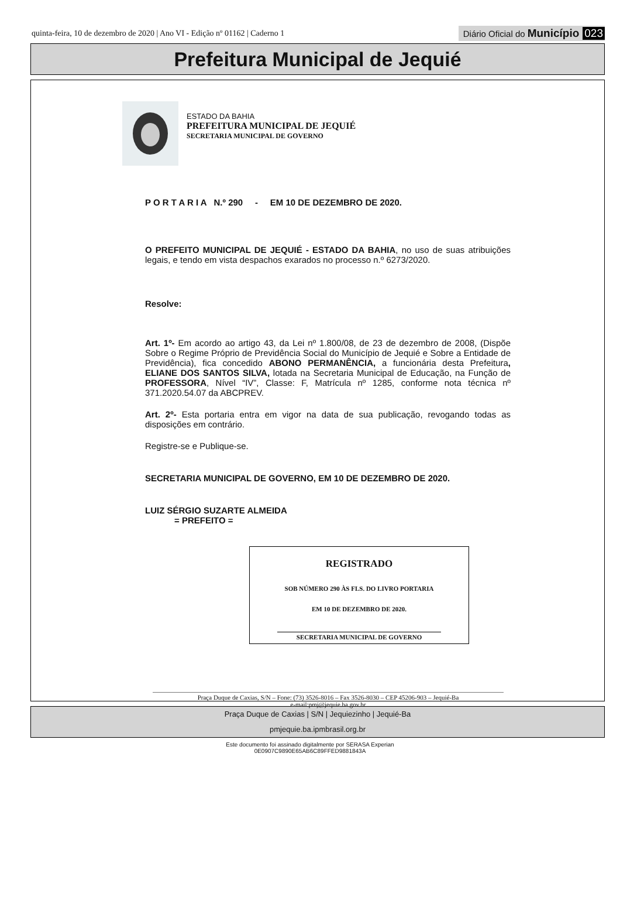quinta-feira, 10 de dezembro de 2020 | Ano VI - Edição nº 01162 | Caderno 1 Diário Oficial do Município 023
Prefeitura Municipal de Jequié
ESTADO DA BAHIA
PREFEITURA MUNICIPAL DE JEQUIÉ
SECRETARIA MUNICIPAL DE GOVERNO
P O R T A R I A N.º 290 - EM 10 DE DEZEMBRO DE 2020.
O PREFEITO MUNICIPAL DE JEQUIÉ - ESTADO DA BAHIA, no uso de suas atribuições legais, e tendo em vista despachos exarados no processo n.º 6273/2020.
Resolve:
Art. 1º- Em acordo ao artigo 43, da Lei nº 1.800/08, de 23 de dezembro de 2008, (Dispõe Sobre o Regime Próprio de Previdência Social do Município de Jequié e Sobre a Entidade de Previdência), fica concedido ABONO PERMANÊNCIA, a funcionária desta Prefeitura, ELIANE DOS SANTOS SILVA, lotada na Secretaria Municipal de Educação, na Função de PROFESSORA, Nível “IV”, Classe: F, Matrícula nº 1285, conforme nota técnica nº 371.2020.54.07 da ABCPREV.
Art. 2º- Esta portaria entra em vigor na data de sua publicação, revogando todas as disposições em contrário.
Registre-se e Publique-se.
SECRETARIA MUNICIPAL DE GOVERNO, EM 10 DE DEZEMBRO DE 2020.
LUIZ SÉRGIO SUZARTE ALMEIDA
= PREFEITO =
REGISTRADO
SOB NÚMERO 290 ÀS FLS. DO LIVRO PORTARIA
EM 10 DE DEZEMBRO DE 2020.
SECRETARIA MUNICIPAL DE GOVERNO
Praça Duque de Caxias, S/N – Fone: (73) 3526-8016 – Fax 3526-8030 – CEP 45206-903 – Jequié-Ba
e-mail:pmj@jequie.ba.gov.br
Praça Duque de Caxias | S/N | Jequiezinho | Jequié-Ba
pmjequie.ba.ipmbrasil.org.br
Este documento foi assinado digitalmente por SERASA Experian
0E0907C9890E65AB6C89FFED9881843A